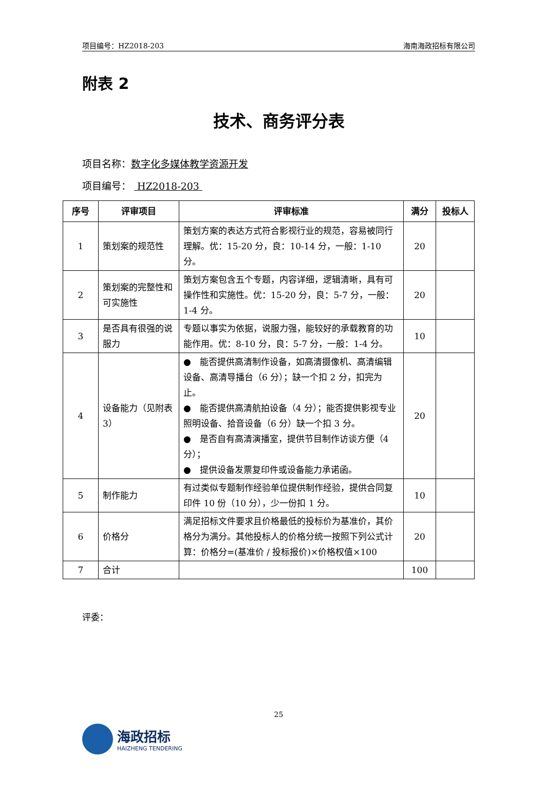项目编号：HZ2018-203 海南海政招标有限公司
附表 2
技术、商务评分表
项目名称：数字化多媒体教学资源开发
项目编号： HZ2018-203
| 序号 | 评审项目 | 评审标准 | 满分 | 投标人 |
| --- | --- | --- | --- | --- |
| 1 | 策划案的规范性 | 策划方案的表达方式符合影视行业的规范，容易被同行理解。优：15-20 分，良：10-14 分，一般：1-10 分。 | 20 | |
| 2 | 策划案的完整性和可实施性 | 策划方案包含五个专题，内容详细，逻辑清晰，具有可操作性和实施性。优：15-20 分，良：5-7 分，一般：1-4 分。 | 20 | |
| 3 | 是否具有很强的说服力 | 专题以事实为依据，说服力强，能较好的承载教育的功能作用。优：8-10 分，良：5-7 分，一般：1-4 分。 | 10 | |
| 4 | 设备能力（见附表 3） | ● 能否提供高清制作设备，如高清摄像机、高清编辑设备、高清导播台（6 分）；缺一个扣 2 分，扣完为止。 ● 能否提供高清航拍设备（4 分）；能否提供影视专业照明设备、拾音设备（6 分）缺一个扣 3 分。 ● 是否自有高清演播室，提供节目制作访谈方便（4 分）； ● 提供设备发票复印件或设备能力承诺函。 | 20 | |
| 5 | 制作能力 | 有过类似专题制作经验单位提供制作经验，提供合同复印件 10 份（10 分），少一份扣 1 分。 | 10 | |
| 6 | 价格分 | 满足招标文件要求且价格最低的投标价为基准价，其价格分为满分。其他投标人的价格分统一按照下列公式计算：价格分=(基准价 / 投标报价)×价格权值×100 | 20 | |
| 7 | 合计 | | 100 | |
评委：
25
海政招标
HAIZHENG TENDERING